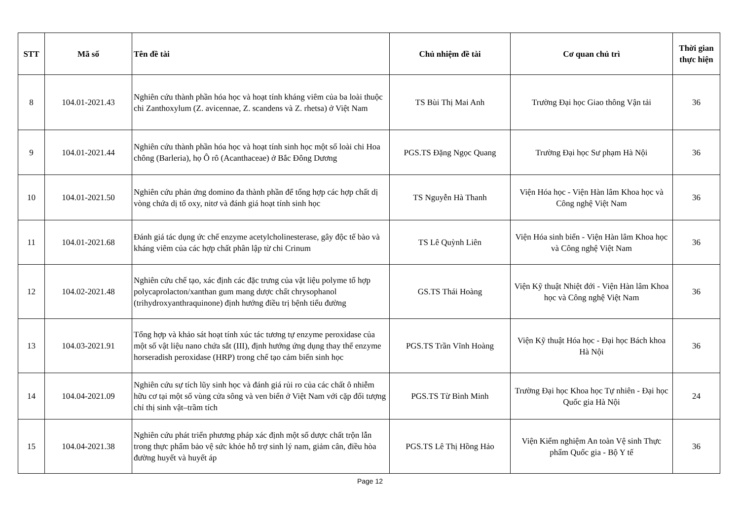| STT | Mã số | Tên đề tài | Chủ nhiệm đề tài | Cơ quan chủ trì | Thời gian thực hiện |
| --- | --- | --- | --- | --- | --- |
| 8 | 104.01-2021.43 | Nghiên cứu thành phần hóa học và hoạt tính kháng viêm của ba loài thuộc chi Zanthoxylum (Z. avicennae, Z. scandens và Z. rhetsa) ở Việt Nam | TS Bùi Thị Mai Anh | Trường Đại học Giao thông Vận tải | 36 |
| 9 | 104.01-2021.44 | Nghiên cứu thành phần hóa học và hoạt tính sinh học một số loài chi Hoa chông (Barleria), họ Ô rô (Acanthaceae) ở Bắc Đông Dương | PGS.TS Đặng Ngọc Quang | Trường Đại học Sư phạm Hà Nội | 36 |
| 10 | 104.01-2021.50 | Nghiên cứu phản ứng domino đa thành phần để tổng hợp các hợp chất dị vòng chứa dị tố oxy, nitơ và đánh giá hoạt tính sinh học | TS Nguyễn Hà Thanh | Viện Hóa học - Viện Hàn lâm Khoa học và Công nghệ Việt Nam | 36 |
| 11 | 104.01-2021.68 | Đánh giá tác dụng ức chế enzyme acetylcholinesterase, gây độc tế bào và kháng viêm của các hợp chất phân lập từ chi Crinum | TS Lê Quỳnh Liên | Viện Hóa sinh biển - Viện Hàn lâm Khoa học và Công nghệ Việt Nam | 36 |
| 12 | 104.02-2021.48 | Nghiên cứu chế tạo, xác định các đặc trưng của vật liệu polyme tổ hợp polycaprolacton/xanthan gum mang dược chất chrysophanol (trihydroxyanthraquinone) định hướng điều trị bệnh tiểu đường | GS.TS Thái Hoàng | Viện Kỹ thuật Nhiệt đới - Viện Hàn lâm Khoa học và Công nghệ Việt Nam | 36 |
| 13 | 104.03-2021.91 | Tổng hợp và khảo sát hoạt tính xúc tác tương tự enzyme peroxidase của một số vật liệu nano chứa sắt (III), định hướng ứng dụng thay thế enzyme horseradish peroxidase (HRP) trong chế tạo cảm biến sinh học | PGS.TS Trần Vĩnh Hoàng | Viện Kỹ thuật Hóa học - Đại học Bách khoa Hà Nội | 36 |
| 14 | 104.04-2021.09 | Nghiên cứu sự tích lũy sinh học và đánh giá rủi ro của các chất ô nhiễm hữu cơ tại một số vùng cửa sông và ven biển ở Việt Nam với cặp đối tượng chỉ thị sinh vật–trầm tích | PGS.TS Từ Bình Minh | Trường Đại học Khoa học Tự nhiên - Đại học Quốc gia Hà Nội | 24 |
| 15 | 104.04-2021.38 | Nghiên cứu phát triển phương pháp xác định một số dược chất trộn lẫn trong thực phẩm bảo vệ sức khỏe hỗ trợ sinh lý nam, giảm cân, điều hòa đường huyết và huyết áp | PGS.TS Lê Thị Hồng Hảo | Viện Kiểm nghiệm An toàn Vệ sinh Thực phẩm Quốc gia - Bộ Y tế | 36 |
Page 12